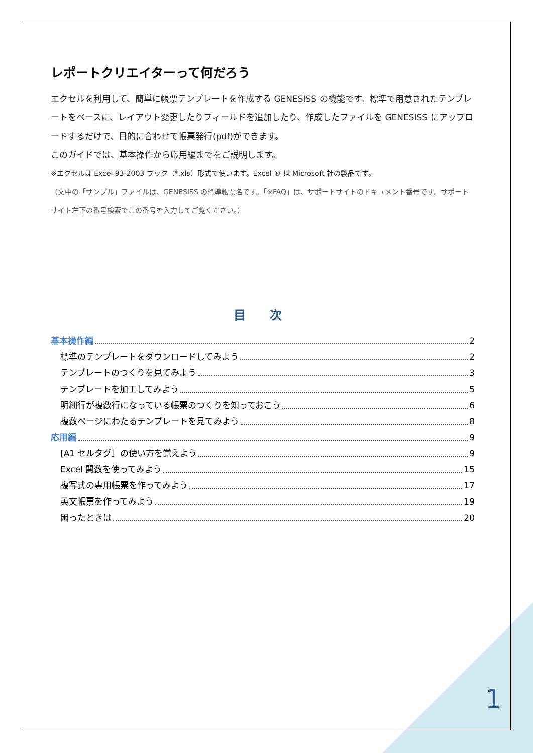レポートクリエイターって何だろう
エクセルを利用して、簡単に帳票テンプレートを作成する GENESISS の機能です。標準で用意されたテンプレートをベースに、レイアウト変更したりフィールドを追加したり、作成したファイルを GENESISS にアップロードするだけで、目的に合わせて帳票発行(pdf)ができます。
このガイドでは、基本操作から応用編までをご説明します。
※エクセルは Excel 93-2003 ブック（*.xls）形式で使います。Excel ® は Microsoft 社の製品です。
（文中の「サンプル」ファイルは、GENESISS の標準帳票名です。「※FAQ」は、サポートサイトのドキュメント番号です。サポートサイト左下の番号検索でこの番号を入力してご覧ください。）
目 次
基本操作編 2
標準のテンプレートをダウンロードしてみよう 2
テンプレートのつくりを見てみよう 3
テンプレートを加工してみよう 5
明細行が複数行になっている帳票のつくりを知っておこう 6
複数ページにわたるテンプレートを見てみよう 8
応用編 9
[A1 セルタグ］の使い方を覚えよう 9
Excel 関数を使ってみよう 15
複写式の専用帳票を作ってみよう 17
英文帳票を作ってみよう 19
困ったときは 20
1